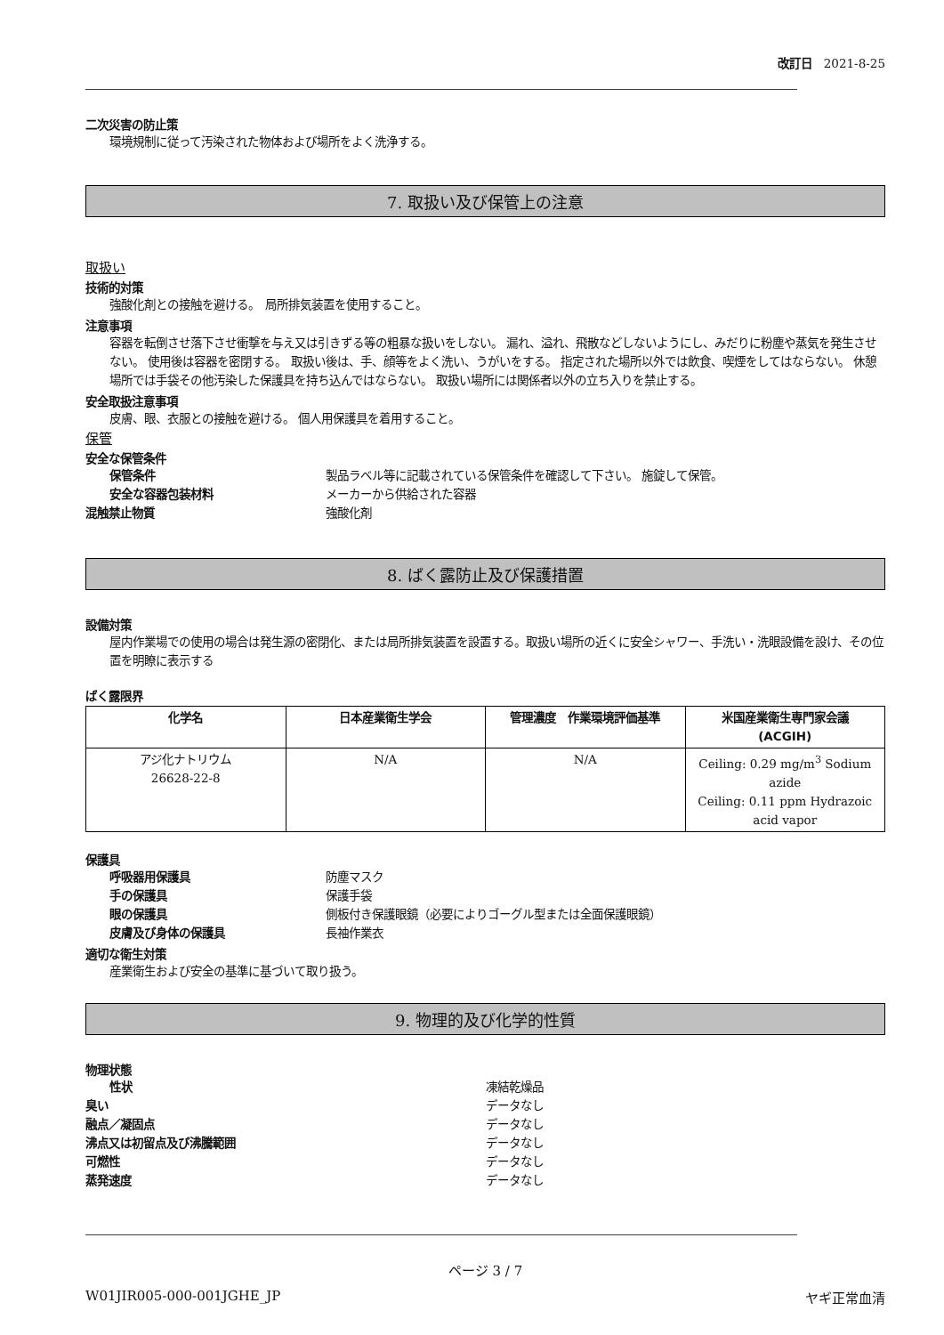改訂日　2021-8-25
二次災害の防止策
環境規制に従って汚染された物体および場所をよく洗浄する。
7. 取扱い及び保管上の注意
取扱い
技術的対策
強酸化剤との接触を避ける。　局所排気装置を使用すること。
注意事項
容器を転倒させ落下させ衝撃を与え又は引きずる等の粗暴な扱いをしない。 漏れ、溢れ、飛散などしないようにし、みだりに粉塵や蒸気を発生させない。 使用後は容器を密閉する。 取扱い後は、手、顔等をよく洗い、うがいをする。 指定された場所以外では飲食、喫煙をしてはならない。 休憩場所では手袋その他汚染した保護具を持ち込んではならない。 取扱い場所には関係者以外の立ち入りを禁止する。
安全取扱注意事項
皮膚、眼、衣服との接触を避ける。 個人用保護具を着用すること。
保管
安全な保管条件
保管条件 製品ラベル等に記載されている保管条件を確認して下さい。 施錠して保管。
安全な容器包装材料 メーカーから供給された容器
混触禁止物質 強酸化剤
8. ばく露防止及び保護措置
設備対策
屋内作業場での使用の場合は発生源の密閉化、または局所排気装置を設置する。取扱い場所の近くに安全シャワー、手洗い・洗眼設備を設け、その位置を明瞭に表示する
ばく露限界
| 化学名 | 日本産業衛生学会 | 管理濃度 作業環境評価基準 | 米国産業衛生専門家会議 (ACGIH) |
| --- | --- | --- | --- |
| アジ化ナトリウム 26628-22-8 | N/A | N/A | Ceiling: 0.29 mg/m<sup>3</sup> Sodium azide Ceiling: 0.11 ppm Hydrazoic acid vapor |
保護具
呼吸器用保護具 防塵マスク
手の保護具 保護手袋
眼の保護具 側板付き保護眼鏡（必要によりゴーグル型または全面保護眼鏡）
皮膚及び身体の保護具 長袖作業衣
適切な衛生対策
産業衛生および安全の基準に基づいて取り扱う。
9. 物理的及び化学的性質
物理状態
性状 凍結乾燥品
臭い データなし
融点／凝固点 データなし
沸点又は初留点及び沸騰範囲 データなし
可燃性 データなし
蒸発速度 データなし
ページ 3 / 7
W01JIR005-000-001JGHE_JP ヤギ正常血清